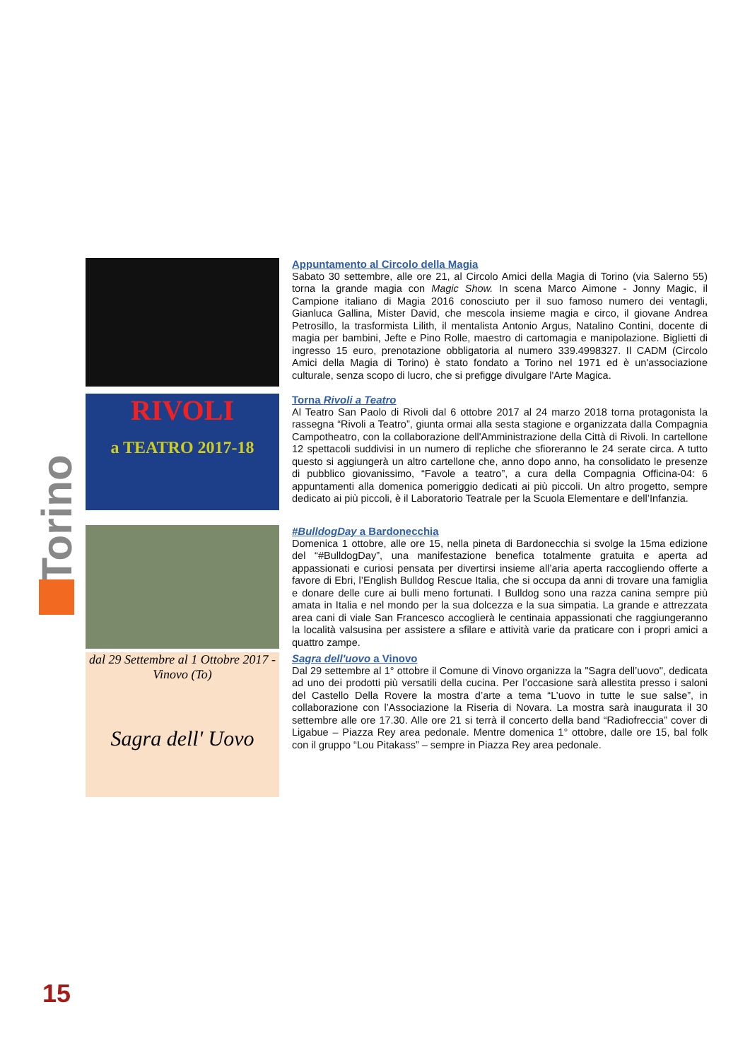Torino
Appuntamento al Circolo della Magia
Sabato 30 settembre, alle ore 21, al Circolo Amici della Magia di Torino (via Salerno 55) torna la grande magia con Magic Show. In scena Marco Aimone - Jonny Magic, il Campione italiano di Magia 2016 conosciuto per il suo famoso numero dei ventagli, Gianluca Gallina, Mister David, che mescola insieme magia e circo, il giovane Andrea Petrosillo, la trasformista Lilith, il mentalista Antonio Argus, Natalino Contini, docente di magia per bambini, Jefte e Pino Rolle, maestro di cartomagia e manipolazione. Biglietti di ingresso 15 euro, prenotazione obbligatoria al numero 339.4998327. Il CADM (Circolo Amici della Magia di Torino) è stato fondato a Torino nel 1971 ed è un'associazione culturale, senza scopo di lucro, che si prefigge divulgare l'Arte Magica.
RIVOLI
a TEATRO 2017-18
Torna Rivoli a Teatro
Al Teatro San Paolo di Rivoli dal 6 ottobre 2017 al 24 marzo 2018 torna protagonista la rassegna “Rivoli a Teatro”, giunta ormai alla sesta stagione e organizzata dalla Compagnia Campotheatro, con la collaborazione dell'Amministrazione della Città di Rivoli. In cartellone 12 spettacoli suddivisi in un numero di repliche che sfioreranno le 24 serate circa. A tutto questo si aggiungerà un altro cartellone che, anno dopo anno, ha consolidato le presenze di pubblico giovanissimo, “Favole a teatro”, a cura della Compagnia Officina-04: 6 appuntamenti alla domenica pomeriggio dedicati ai più piccoli. Un altro progetto, sempre dedicato ai più piccoli, è il Laboratorio Teatrale per la Scuola Elementare e dell’Infanzia.
#BulldogDay a Bardonecchia
Domenica 1 ottobre, alle ore 15, nella pineta di Bardonecchia si svolge la 15ma edizione del “#BulldogDay”, una manifestazione benefica totalmente gratuita e aperta ad appassionati e curiosi pensata per divertirsi insieme all’aria aperta raccogliendo offerte a favore di Ebri, l’English Bulldog Rescue Italia, che si occupa da anni di trovare una famiglia e donare delle cure ai bulli meno fortunati. I Bulldog sono una razza canina sempre più amata in Italia e nel mondo per la sua dolcezza e la sua simpatia. La grande e attrezzata area cani di viale San Francesco accoglierà le centinaia appassionati che raggiungeranno la località valsusina per assistere a sfilare e attività varie da praticare con i propri amici a quattro zampe.
dal 29 Settembre al 1 Ottobre 2017 - Vinovo (To)
Sagra dell' Uovo
Sagra dell'uovo a Vinovo
Dal 29 settembre al 1° ottobre il Comune di Vinovo organizza la "Sagra dell’uovo", dedicata ad uno dei prodotti più versatili della cucina. Per l’occasione sarà allestita presso i saloni del Castello Della Rovere la mostra d’arte a tema “L’uovo in tutte le sue salse”, in collaborazione con l’Associazione la Riseria di Novara. La mostra sarà inaugurata il 30 settembre alle ore 17.30. Alle ore 21 si terrà il concerto della band “Radiofreccia” cover di Ligabue – Piazza Rey area pedonale. Mentre domenica 1° ottobre, dalle ore 15, bal folk con il gruppo “Lou Pitakass” – sempre in Piazza Rey area pedonale.
15